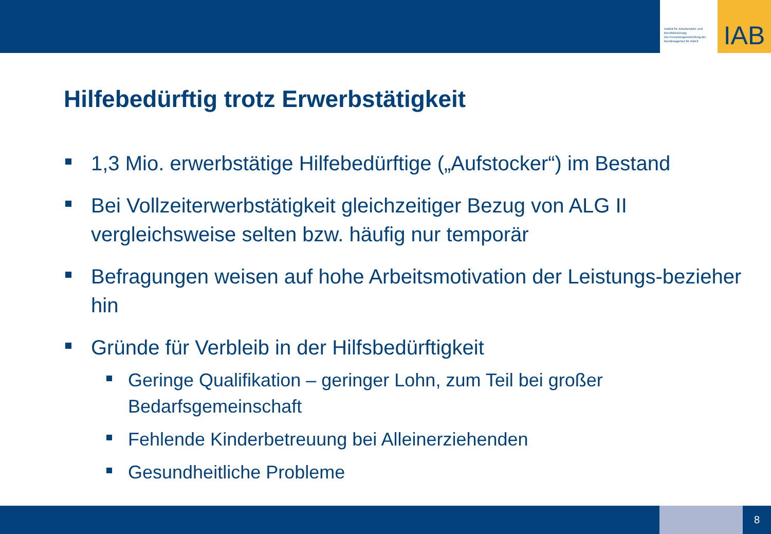Institut für Arbeitsmarkt- und Berufsforschung
Die Forschungseinrichtung der Bundesagentur für Arbeit
IAB
Hilfebedürftig trotz Erwerbstätigkeit
1,3 Mio. erwerbstätige Hilfebedürftige („Aufstocker“) im Bestand
Bei Vollzeiterwerbstätigkeit gleichzeitiger Bezug von ALG II vergleichsweise selten bzw. häufig nur temporär
Befragungen weisen auf hohe Arbeitsmotivation der Leistungs-bezieher hin
Gründe für Verbleib in der Hilfsbedürftigkeit
Geringe Qualifikation – geringer Lohn, zum Teil bei großer Bedarfsgemeinschaft
Fehlende Kinderbetreuung bei Alleinerziehenden
Gesundheitliche Probleme
8